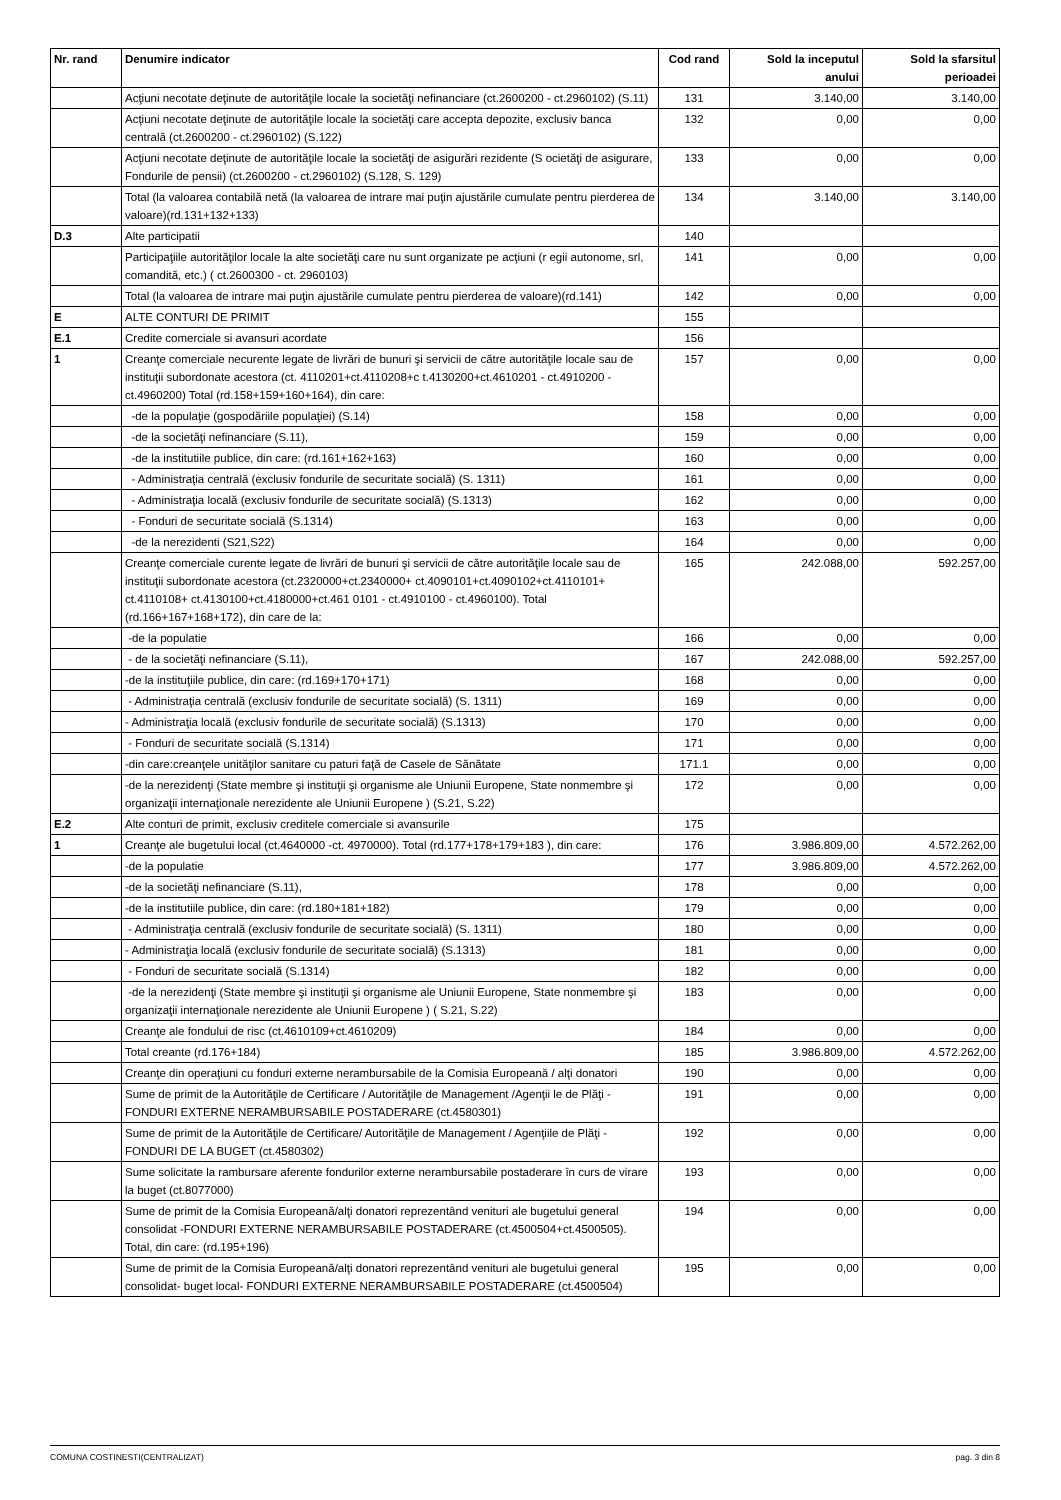| Nr. rand | Denumire indicator | Cod rand | Sold la inceputul anului | Sold la sfarsitul perioadei |
| --- | --- | --- | --- | --- |
| | Acţiuni necotate deţinute de autorităţile locale la societăţi nefinanciare (ct.2600200 - ct.2960102) (S.11) | 131 | 3.140,00 | 3.140,00 |
| | Acţiuni necotate deţinute de autorităţile locale la societăţi care accepta depozite, exclusiv banca centrală (ct.2600200 - ct.2960102) (S.122) | 132 | 0,00 | 0,00 |
| | Acţiuni necotate deţinute de autorităţile locale la societăţi de asigurări rezidente (S ocietăţi de asigurare, Fondurile de pensii) (ct.2600200 - ct.2960102) (S.128, S. 129) | 133 | 0,00 | 0,00 |
| | Total (la valoarea contabilă netă (la valoarea de intrare mai puţin ajustările cumulate pentru pierderea de valoare)(rd.131+132+133) | 134 | 3.140,00 | 3.140,00 |
| D.3 | Alte participatii | 140 | | |
| | Participaţiile autorităţilor locale la alte societăţi care nu sunt organizate pe acţiuni (r egii autonome, srl, comandită, etc.) ( ct.2600300 - ct. 2960103) | 141 | 0,00 | 0,00 |
| | Total (la valoarea de intrare mai puţin ajustările cumulate pentru pierderea de valoare)(rd.141) | 142 | 0,00 | 0,00 |
| E | ALTE CONTURI DE PRIMIT | 155 | | |
| E.1 | Credite comerciale si avansuri acordate | 156 | | |
| 1 | Creanţe comerciale necurente legate de livrări de bunuri şi servicii de către autorităţile locale sau de instituţii subordonate acestora (ct. 4110201+ct.4110208+c t.4130200+ct.4610201 - ct.4910200 - ct.4960200) Total (rd.158+159+160+164), din care: | 157 | 0,00 | 0,00 |
| | -de la populaţie (gospodăriile populaţiei) (S.14) | 158 | 0,00 | 0,00 |
| | -de la societăţi nefinanciare (S.11), | 159 | 0,00 | 0,00 |
| | -de la institutiile publice, din care: (rd.161+162+163) | 160 | 0,00 | 0,00 |
| | - Administraţia centrală (exclusiv fondurile de securitate socială) (S. 1311) | 161 | 0,00 | 0,00 |
| | - Administraţia locală (exclusiv fondurile de securitate socială) (S.1313) | 162 | 0,00 | 0,00 |
| | - Fonduri de securitate socială (S.1314) | 163 | 0,00 | 0,00 |
| | -de la nerezidenti (S21,S22) | 164 | 0,00 | 0,00 |
| | Creanţe comerciale curente legate de livrări de bunuri şi servicii de către autorităţile locale sau de instituţii subordonate acestora (ct.2320000+ct.2340000+ ct.4090101+ct.4090102+ct.4110101+ ct.4110108+ ct.4130100+ct.4180000+ct.461 0101 - ct.4910100 - ct.4960100). Total (rd.166+167+168+172), din care de la: | 165 | 242.088,00 | 592.257,00 |
| | -de la populatie | 166 | 0,00 | 0,00 |
| | - de la societăţi nefinanciare (S.11), | 167 | 242.088,00 | 592.257,00 |
| | -de la instituţiile publice, din care: (rd.169+170+171) | 168 | 0,00 | 0,00 |
| | - Administraţia centrală (exclusiv fondurile de securitate socială) (S. 1311) | 169 | 0,00 | 0,00 |
| | - Administraţia locală (exclusiv fondurile de securitate socială) (S.1313) | 170 | 0,00 | 0,00 |
| | - Fonduri de securitate socială (S.1314) | 171 | 0,00 | 0,00 |
| | -din care:creanţele unităţilor sanitare cu paturi faţă de Casele de Sănătate | 171.1 | 0,00 | 0,00 |
| | -de la nerezidenţi (State membre şi instituţii şi organisme ale Uniunii Europene, State nonmembre şi organizaţii internaţionale nerezidente ale Uniunii Europene ) (S.21, S.22) | 172 | 0,00 | 0,00 |
| E.2 | Alte conturi de primit, exclusiv creditele comerciale si avansurile | 175 | | |
| 1 | Creanţe ale bugetului local (ct.4640000 -ct. 4970000). Total (rd.177+178+179+183 ), din care: | 176 | 3.986.809,00 | 4.572.262,00 |
| | -de la populatie | 177 | 3.986.809,00 | 4.572.262,00 |
| | -de la societăţi nefinanciare (S.11), | 178 | 0,00 | 0,00 |
| | -de la institutiile publice, din care: (rd.180+181+182) | 179 | 0,00 | 0,00 |
| | - Administraţia centrală (exclusiv fondurile de securitate socială) (S. 1311) | 180 | 0,00 | 0,00 |
| | - Administraţia locală (exclusiv fondurile de securitate socială) (S.1313) | 181 | 0,00 | 0,00 |
| | - Fonduri de securitate socială (S.1314) | 182 | 0,00 | 0,00 |
| | -de la nerezidenţi (State membre şi instituţii şi organisme ale Uniunii Europene, State nonmembre şi organizaţii internaţionale nerezidente ale Uniunii Europene ) ( S.21, S.22) | 183 | 0,00 | 0,00 |
| | Creanţe ale fondului de risc (ct.4610109+ct.4610209) | 184 | 0,00 | 0,00 |
| | Total creante (rd.176+184) | 185 | 3.986.809,00 | 4.572.262,00 |
| | Creanţe din operaţiuni cu fonduri externe nerambursabile de la Comisia Europeană / alţi donatori | 190 | 0,00 | 0,00 |
| | Sume de primit de la Autorităţile de Certificare / Autorităţile de Management /Agenţii le de Plăţi - FONDURI EXTERNE NERAMBURSABILE POSTADERARE (ct.4580301) | 191 | 0,00 | 0,00 |
| | Sume de primit de la Autorităţile de Certificare/ Autorităţile de Management / Agenţiile de Plăţi - FONDURI DE LA BUGET (ct.4580302) | 192 | 0,00 | 0,00 |
| | Sume solicitate la rambursare aferente fondurilor externe nerambursabile postaderare în curs de virare la buget (ct.8077000) | 193 | 0,00 | 0,00 |
| | Sume de primit de la Comisia Europeană/alţi donatori reprezentând venituri ale bugetului general consolidat -FONDURI EXTERNE NERAMBURSABILE POSTADERARE (ct.4500504+ct.4500505). Total, din care: (rd.195+196) | 194 | 0,00 | 0,00 |
| | Sume de primit de la Comisia Europeană/alţi donatori reprezentând venituri ale bugetului general consolidat- buget local- FONDURI EXTERNE NERAMBURSABILE POSTADERARE (ct.4500504) | 195 | 0,00 | 0,00 |
COMUNA COSTINESTI(CENTRALIZAT) pag. 3 din 8